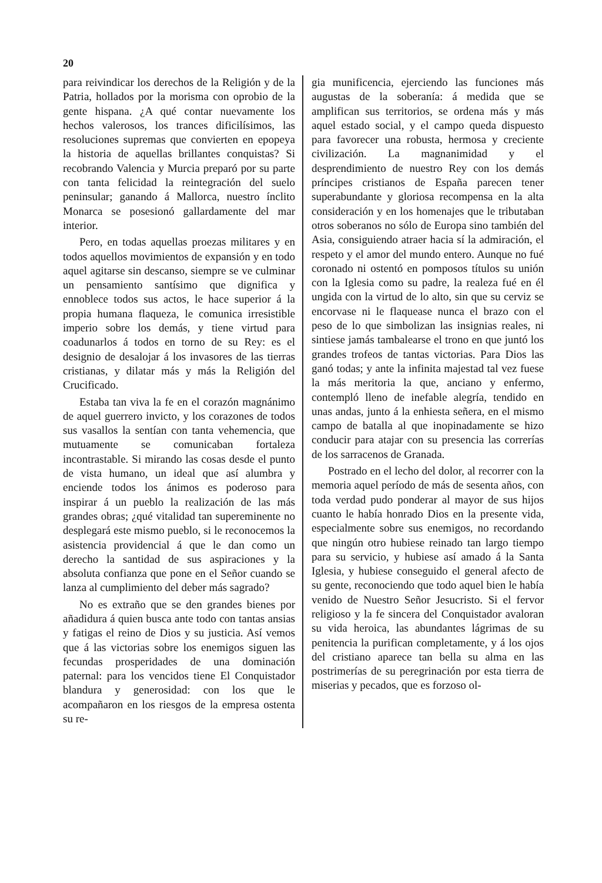20
para reivindicar los derechos de la Religión y de la Patria, hollados por la morisma con oprobio de la gente hispana. ¿A qué contar nuevamente los hechos valerosos, los trances dificilísimos, las resoluciones supremas que convierten en epopeya la historia de aquellas brillantes conquistas? Si recobrando Valencia y Murcia preparó por su parte con tanta felicidad la reintegración del suelo peninsular; ganando á Mallorca, nuestro ínclito Monarca se posesionó gallardamente del mar interior.
Pero, en todas aquellas proezas militares y en todos aquellos movimientos de expansión y en todo aquel agitarse sin descanso, siempre se ve culminar un pensamiento santísimo que dignifica y ennoblece todos sus actos, le hace superior á la propia humana flaqueza, le comunica irresistible imperio sobre los demás, y tiene virtud para coadunarlos á todos en torno de su Rey: es el designio de desalojar á los invasores de las tierras cristianas, y dilatar más y más la Religión del Crucificado.
Estaba tan viva la fe en el corazón magnánimo de aquel guerrero invicto, y los corazones de todos sus vasallos la sentían con tanta vehemencia, que mutuamente se comunicaban fortaleza incontrastable. Si mirando las cosas desde el punto de vista humano, un ideal que así alumbra y enciende todos los ánimos es poderoso para inspirar á un pueblo la realización de las más grandes obras; ¿qué vitalidad tan supereminente no desplegará este mismo pueblo, si le reconocemos la asistencia providencial á que le dan como un derecho la santidad de sus aspiraciones y la absoluta confianza que pone en el Señor cuando se lanza al cumplimiento del deber más sagrado?
No es extraño que se den grandes bienes por añadidura á quien busca ante todo con tantas ansias y fatigas el reino de Dios y su justicia. Así vemos que á las victorias sobre los enemigos siguen las fecundas prosperidades de una dominación paternal: para los vencidos tiene El Conquistador blandura y generosidad: con los que le acompañaron en los riesgos de la empresa ostenta su re-
gia munificencia, ejerciendo las funciones más augustas de la soberanía: á medida que se amplifican sus territorios, se ordena más y más aquel estado social, y el campo queda dispuesto para favorecer una robusta, hermosa y creciente civilización. La magnanimidad y el desprendimiento de nuestro Rey con los demás príncipes cristianos de España parecen tener superabundante y gloriosa recompensa en la alta consideración y en los homenajes que le tributaban otros soberanos no sólo de Europa sino también del Asia, consiguiendo atraer hacia sí la admiración, el respeto y el amor del mundo entero. Aunque no fué coronado ni ostentó en pomposos títulos su unión con la Iglesia como su padre, la realeza fué en él ungida con la virtud de lo alto, sin que su cerviz se encorvase ni le flaquease nunca el brazo con el peso de lo que simbolizan las insignias reales, ni sintiese jamás tambalearse el trono en que juntó los grandes trofeos de tantas victorias. Para Dios las ganó todas; y ante la infinita majestad tal vez fuese la más meritoria la que, anciano y enfermo, contempló lleno de inefable alegría, tendido en unas andas, junto á la enhiesta señera, en el mismo campo de batalla al que inopinadamente se hizo conducir para atajar con su presencia las correrías de los sarracenos de Granada.
Postrado en el lecho del dolor, al recorrer con la memoria aquel período de más de sesenta años, con toda verdad pudo ponderar al mayor de sus hijos cuanto le había honrado Dios en la presente vida, especialmente sobre sus enemigos, no recordando que ningún otro hubiese reinado tan largo tiempo para su servicio, y hubiese así amado á la Santa Iglesia, y hubiese conseguido el general afecto de su gente, reconociendo que todo aquel bien le había venido de Nuestro Señor Jesucristo. Si el fervor religioso y la fe sincera del Conquistador avaloran su vida heroica, las abundantes lágrimas de su penitencia la purifican completamente, y á los ojos del cristiano aparece tan bella su alma en las postrimerías de su peregrinación por esta tierra de miserias y pecados, que es forzoso ol-